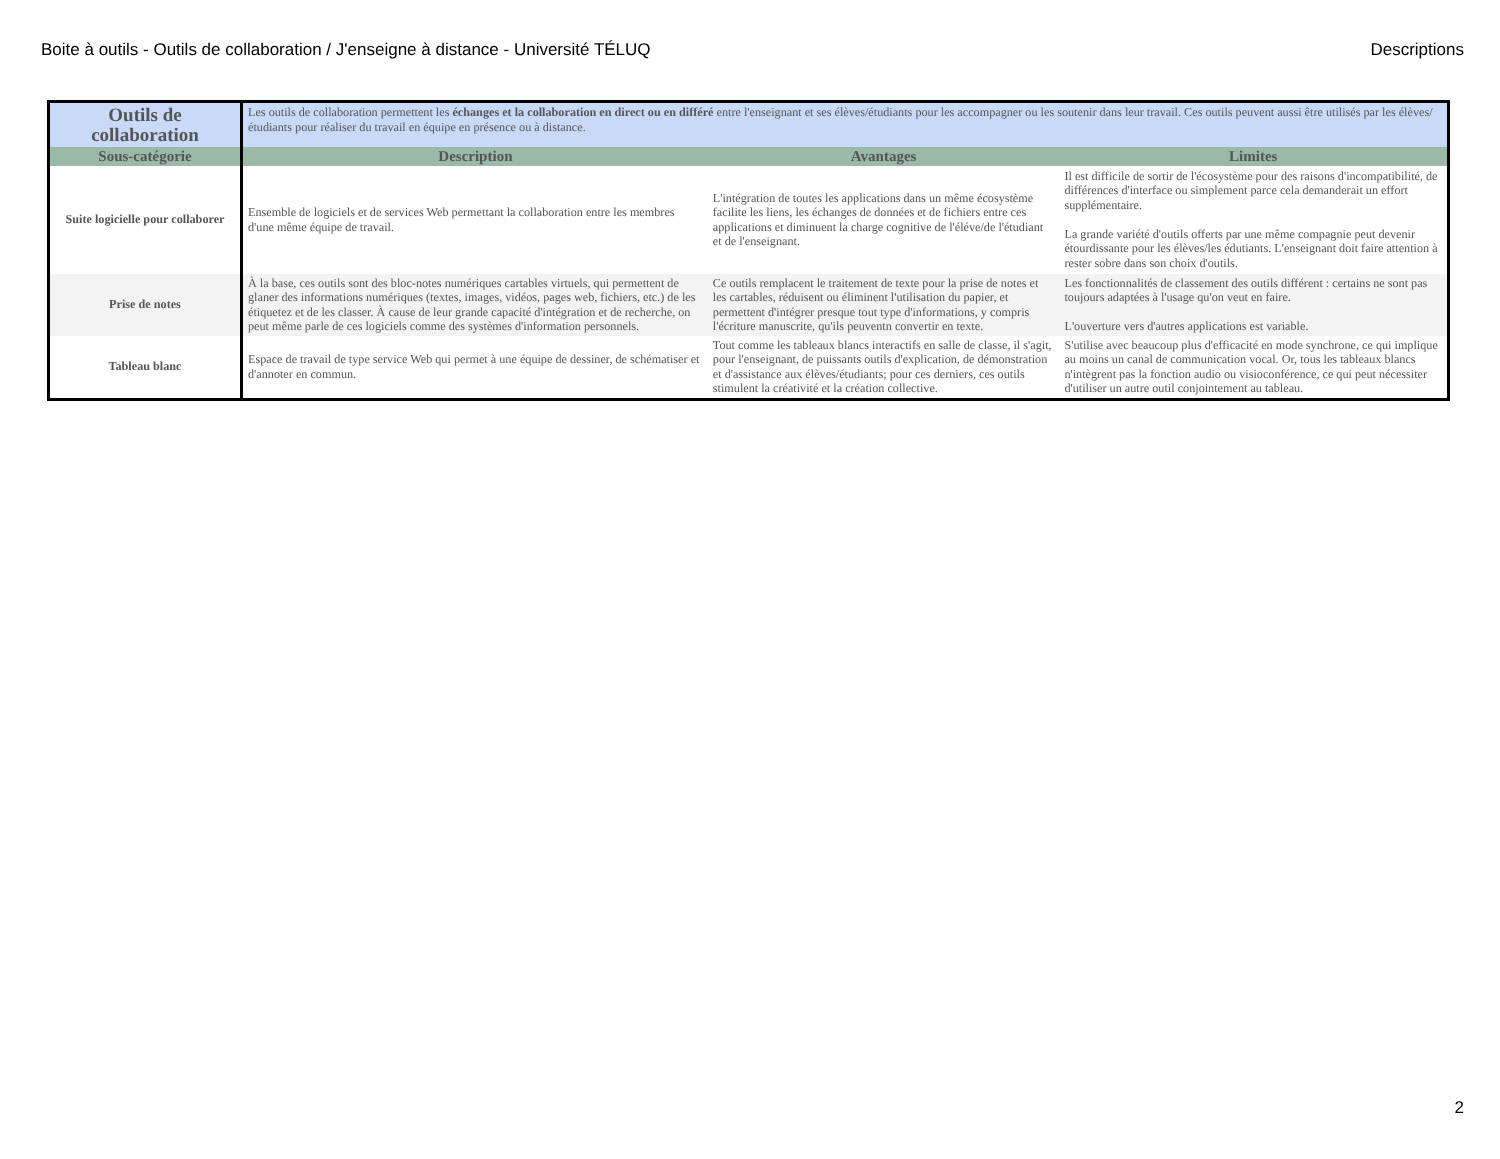Boite à outils - Outils de collaboration / J'enseigne à distance - Université TÉLUQ Descriptions
| Outils de collaboration | Les outils de collaboration permettent les échanges et la collaboration en direct ou en différé entre l'enseignant et ses élèves/étudiants pour les accompagner ou les soutenir dans leur travail. Ces outils peuvent aussi être utilisés par les élèves/étudiants pour réaliser du travail en équipe en présence ou à distance. | | |
| Sous-catégorie | Description | Avantages | Limites |
| Suite logicielle pour collaborer | Ensemble de logiciels et de services Web permettant la collaboration entre les membres d'une même équipe de travail. | L'intégration de toutes les applications dans un même écosystème facilite les liens, les échanges de données et de fichiers entre ces applications et diminuent la charge cognitive de l'éléve/de l'étudiant et de l'enseignant. | Il est difficile de sortir de l'écosystème pour des raisons d'incompatibilité, de différences d'interface ou simplement parce cela demanderait un effort supplémentaire. La grande variété d'outils offerts par une même compagnie peut devenir étourdissante pour les élèves/les édutiants. L'enseignant doit faire attention à rester sobre dans son choix d'outils. |
| Prise de notes | À la base, ces outils sont des bloc-notes numériques cartables virtuels, qui permettent de glaner des informations numériques (textes, images, vidéos, pages web, fichiers, etc.) de les étiquetez et de les classer. À cause de leur grande capacité d'intégration et de recherche, on peut même parle de ces logiciels comme des systèmes d'information personnels. | Ce outils remplacent le traitement de texte pour la prise de notes et les cartables, réduisent ou éliminent l'utilisation du papier, et permettent d'intégrer presque tout type d'informations, y compris l'écriture manuscrite, qu'ils peuventn convertir en texte. | Les fonctionnalités de classement des outils différent : certains ne sont pas toujours adaptées à l'usage qu'on veut en faire. L'ouverture vers d'autres applications est variable. |
| Tableau blanc | Espace de travail de type service Web qui permet à une équipe de dessiner, de schématiser et d'annoter en commun. | Tout comme les tableaux blancs interactifs en salle de classe, il s'agit, pour l'enseignant, de puissants outils d'explication, de démonstration et d'assistance aux élèves/étudiants; pour ces derniers, ces outils stimulent la créativité et la création collective. | S'utilise avec beaucoup plus d'efficacité en mode synchrone, ce qui implique au moins un canal de communication vocal. Or, tous les tableaux blancs n'intègrent pas la fonction audio ou visioconférence, ce qui peut nécessiter d'utiliser un autre outil conjointement au tableau. |
2